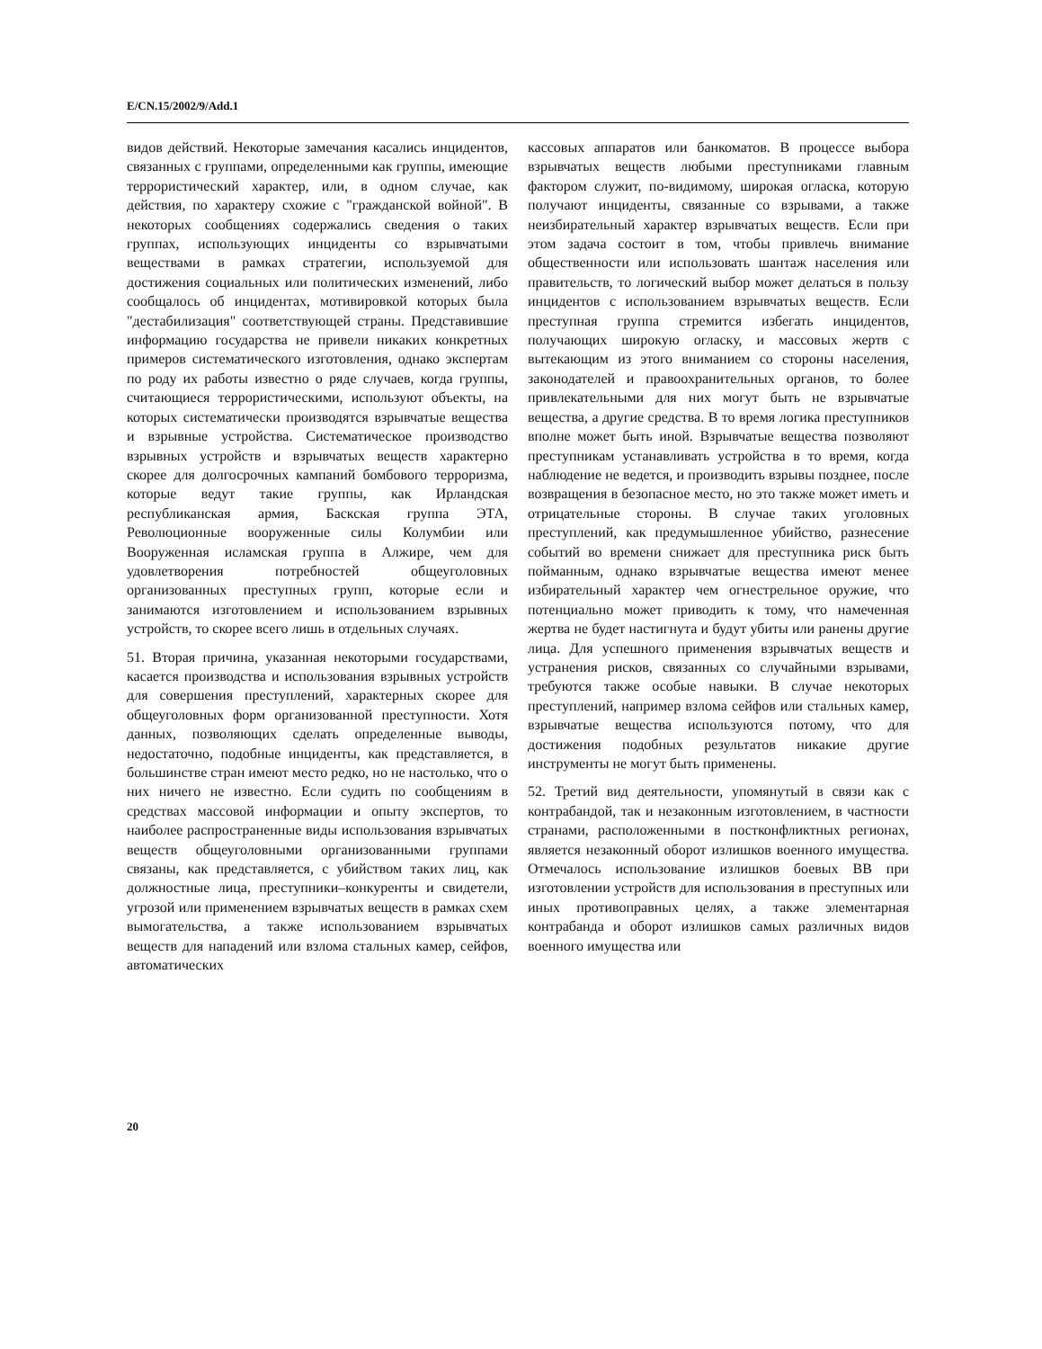E/CN.15/2002/9/Add.1
видов действий. Некоторые замечания касались инцидентов, связанных с группами, определенными как группы, имеющие террористический характер, или, в одном случае, как действия, по характеру схожие с "гражданской войной". В некоторых сообщениях содержались сведения о таких группах, использующих инциденты со взрывчатыми веществами в рамках стратегии, используемой для достижения социальных или политических изменений, либо сообщалось об инцидентах, мотивировкой которых была "дестабилизация" соответствующей страны. Представившие информацию государства не привели никаких конкретных примеров систематического изготовления, однако экспертам по роду их работы известно о ряде случаев, когда группы, считающиеся террористическими, используют объекты, на которых систематически производятся взрывчатые вещества и взрывные устройства. Систематическое производство взрывных устройств и взрывчатых веществ характерно скорее для долгосрочных кампаний бомбового терроризма, которые ведут такие группы, как Ирландская республиканская армия, Баскская группа ЭТА, Революционные вооруженные силы Колумбии или Вооруженная исламская группа в Алжире, чем для удовлетворения потребностей общеуголовных организованных преступных групп, которые если и занимаются изготовлением и использованием взрывных устройств, то скорее всего лишь в отдельных случаях.
51. Вторая причина, указанная некоторыми государствами, касается производства и использования взрывных устройств для совершения преступлений, характерных скорее для общеуголовных форм организованной преступности. Хотя данных, позволяющих сделать определенные выводы, недостаточно, подобные инциденты, как представляется, в большинстве стран имеют место редко, но не настолько, что о них ничего не известно. Если судить по сообщениям в средствах массовой информации и опыту экспертов, то наиболее распространенные виды использования взрывчатых веществ общеуголовными организованными группами связаны, как представляется, с убийством таких лиц, как должностные лица, преступники–конкуренты и свидетели, угрозой или применением взрывчатых веществ в рамках схем вымогательства, а также использованием взрывчатых веществ для нападений или взлома стальных камер, сейфов, автоматических
кассовых аппаратов или банкоматов. В процессе выбора взрывчатых веществ любыми преступниками главным фактором служит, по-видимому, широкая огласка, которую получают инциденты, связанные со взрывами, а также неизбирательный характер взрывчатых веществ. Если при этом задача состоит в том, чтобы привлечь внимание общественности или использовать шантаж населения или правительств, то логический выбор может делаться в пользу инцидентов с использованием взрывчатых веществ. Если преступная группа стремится избегать инцидентов, получающих широкую огласку, и массовых жертв с вытекающим из этого вниманием со стороны населения, законодателей и правоохранительных органов, то более привлекательными для них могут быть не взрывчатые вещества, а другие средства. В то время логика преступников вполне может быть иной. Взрывчатые вещества позволяют преступникам устанавливать устройства в то время, когда наблюдение не ведется, и производить взрывы позднее, после возвращения в безопасное место, но это также может иметь и отрицательные стороны. В случае таких уголовных преступлений, как предумышленное убийство, разнесение событий во времени снижает для преступника риск быть пойманным, однако взрывчатые вещества имеют менее избирательный характер чем огнестрельное оружие, что потенциально может приводить к тому, что намеченная жертва не будет настигнута и будут убиты или ранены другие лица. Для успешного применения взрывчатых веществ и устранения рисков, связанных со случайными взрывами, требуются также особые навыки. В случае некоторых преступлений, например взлома сейфов или стальных камер, взрывчатые вещества используются потому, что для достижения подобных результатов никакие другие инструменты не могут быть применены.
52. Третий вид деятельности, упомянутый в связи как с контрабандой, так и незаконным изготовлением, в частности странами, расположенными в постконфликтных регионах, является незаконный оборот излишков военного имущества. Отмечалось использование излишков боевых ВВ при изготовлении устройств для использования в преступных или иных противоправных целях, а также элементарная контрабанда и оборот излишков самых различных видов военного имущества или
20